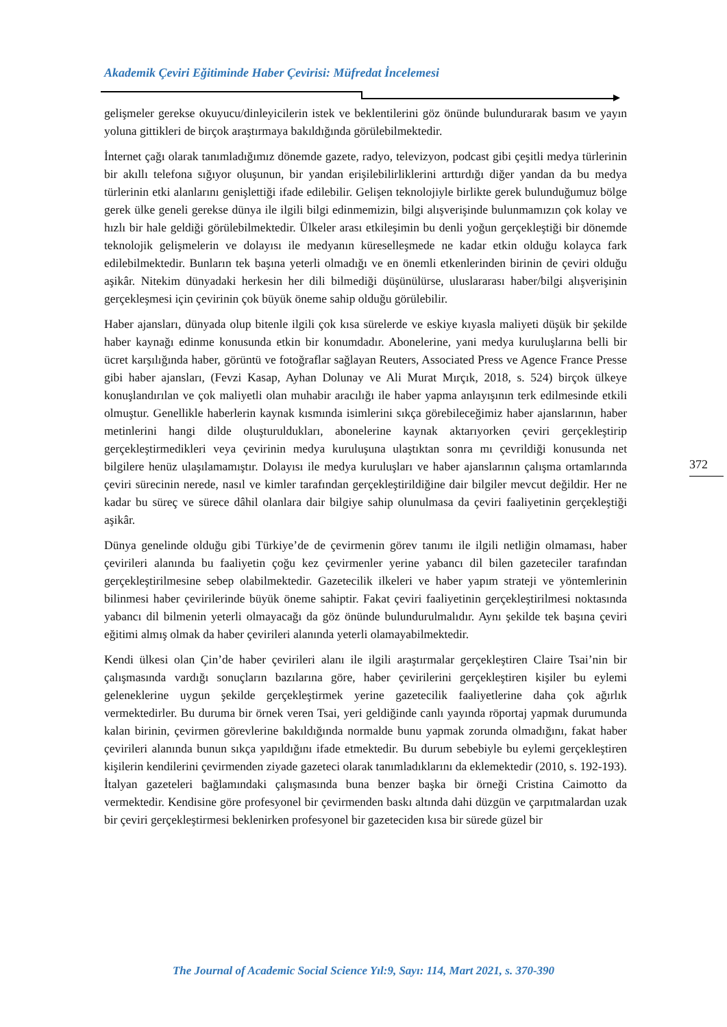Akademik Çeviri Eğitiminde Haber Çevirisi: Müfredat İncelemesi
gelişmeler gerekse okuyucu/dinleyicilerin istek ve beklentilerini göz önünde bulundurarak basım ve yayın yoluna gittikleri de birçok araştırmaya bakıldığında görülebilmektedir.
İnternet çağı olarak tanımladığımız dönemde gazete, radyo, televizyon, podcast gibi çeşitli medya türlerinin bir akıllı telefona sığıyor oluşunun, bir yandan erişilebilirliklerini arttırdığı diğer yandan da bu medya türlerinin etki alanlarını genişlettiği ifade edilebilir. Gelişen teknolojiyle birlikte gerek bulunduğumuz bölge gerek ülke geneli gerekse dünya ile ilgili bilgi edinmemizin, bilgi alışverişinde bulunmamızın çok kolay ve hızlı bir hale geldiği görülebilmektedir. Ülkeler arası etkileşimin bu denli yoğun gerçekleştiği bir dönemde teknolojik gelişmelerin ve dolayısı ile medyanın küreselleşmede ne kadar etkin olduğu kolayca fark edilebilmektedir. Bunların tek başına yeterli olmadığı ve en önemli etkenlerinden birinin de çeviri olduğu aşikâr. Nitekim dünyadaki herkesin her dili bilmediği düşünülürse, uluslararası haber/bilgi alışverişinin gerçekleşmesi için çevirinin çok büyük öneme sahip olduğu görülebilir.
Haber ajansları, dünyada olup bitenle ilgili çok kısa sürelerde ve eskiye kıyasla maliyeti düşük bir şekilde haber kaynağı edinme konusunda etkin bir konumdadır. Abonelerine, yani medya kuruluşlarına belli bir ücret karşılığında haber, görüntü ve fotoğraflar sağlayan Reuters, Associated Press ve Agence France Presse gibi haber ajansları, (Fevzi Kasap, Ayhan Dolunay ve Ali Murat Mırçık, 2018, s. 524) birçok ülkeye konuşlandırılan ve çok maliyetli olan muhabir aracılığı ile haber yapma anlayışının terk edilmesinde etkili olmuştur. Genellikle haberlerin kaynak kısmında isimlerini sıkça görebileceğimiz haber ajanslarının, haber metinlerini hangi dilde oluşturuldukları, abonelerine kaynak aktarıyorken çeviri gerçekleştirip gerçekleştirmedikleri veya çevirinin medya kuruluşuna ulaştıktan sonra mı çevrildiği konusunda net bilgilere henüz ulaşılamamıştır. Dolayısı ile medya kuruluşları ve haber ajanslarının çalışma ortamlarında çeviri sürecinin nerede, nasıl ve kimler tarafından gerçekleştirildiğine dair bilgiler mevcut değildir. Her ne kadar bu süreç ve sürece dâhil olanlara dair bilgiye sahip olunulmasa da çeviri faaliyetinin gerçekleştiği aşikâr.
Dünya genelinde olduğu gibi Türkiye’de de çevirmenin görev tanımı ile ilgili netliğin olmaması, haber çevirileri alanında bu faaliyetin çoğu kez çevirmenler yerine yabancı dil bilen gazeteciler tarafından gerçekleştirilmesine sebep olabilmektedir. Gazetecilik ilkeleri ve haber yapım strateji ve yöntemlerinin bilinmesi haber çevirilerinde büyük öneme sahiptir. Fakat çeviri faaliyetinin gerçekleştirilmesi noktasında yabancı dil bilmenin yeterli olmayacağı da göz önünde bulundurulmalıdır. Aynı şekilde tek başına çeviri eğitimi almış olmak da haber çevirileri alanında yeterli olamayabilmektedir.
Kendi ülkesi olan Çin’de haber çevirileri alanı ile ilgili araştırmalar gerçekleştiren Claire Tsai’nin bir çalışmasında vardığı sonuçların bazılarına göre, haber çevirilerini gerçekleştiren kişiler bu eylemi geleneklerine uygun şekilde gerçekleştirmek yerine gazetecilik faaliyetlerine daha çok ağırlık vermektedirler. Bu duruma bir örnek veren Tsai, yeri geldiğinde canlı yayında röportaj yapmak durumunda kalan birinin, çevirmen görevlerine bakıldığında normalde bunu yapmak zorunda olmadığını, fakat haber çevirileri alanında bunun sıkça yapıldığını ifade etmektedir. Bu durum sebebiyle bu eylemi gerçekleştiren kişilerin kendilerini çevirmenden ziyade gazeteci olarak tanımladıklarını da eklemektedir (2010, s. 192-193). İtalyan gazeteleri bağlamındaki çalışmasında buna benzer başka bir örneği Cristina Caimotto da vermektedir. Kendisine göre profesyonel bir çevirmenden baskı altında dahi düzgün ve çarpıtmalardan uzak bir çeviri gerçekleştirmesi beklenirken profesyonel bir gazeteciden kısa bir sürede güzel bir
372
The Journal of Academic Social Science Yıl:9, Sayı: 114, Mart 2021, s. 370-390